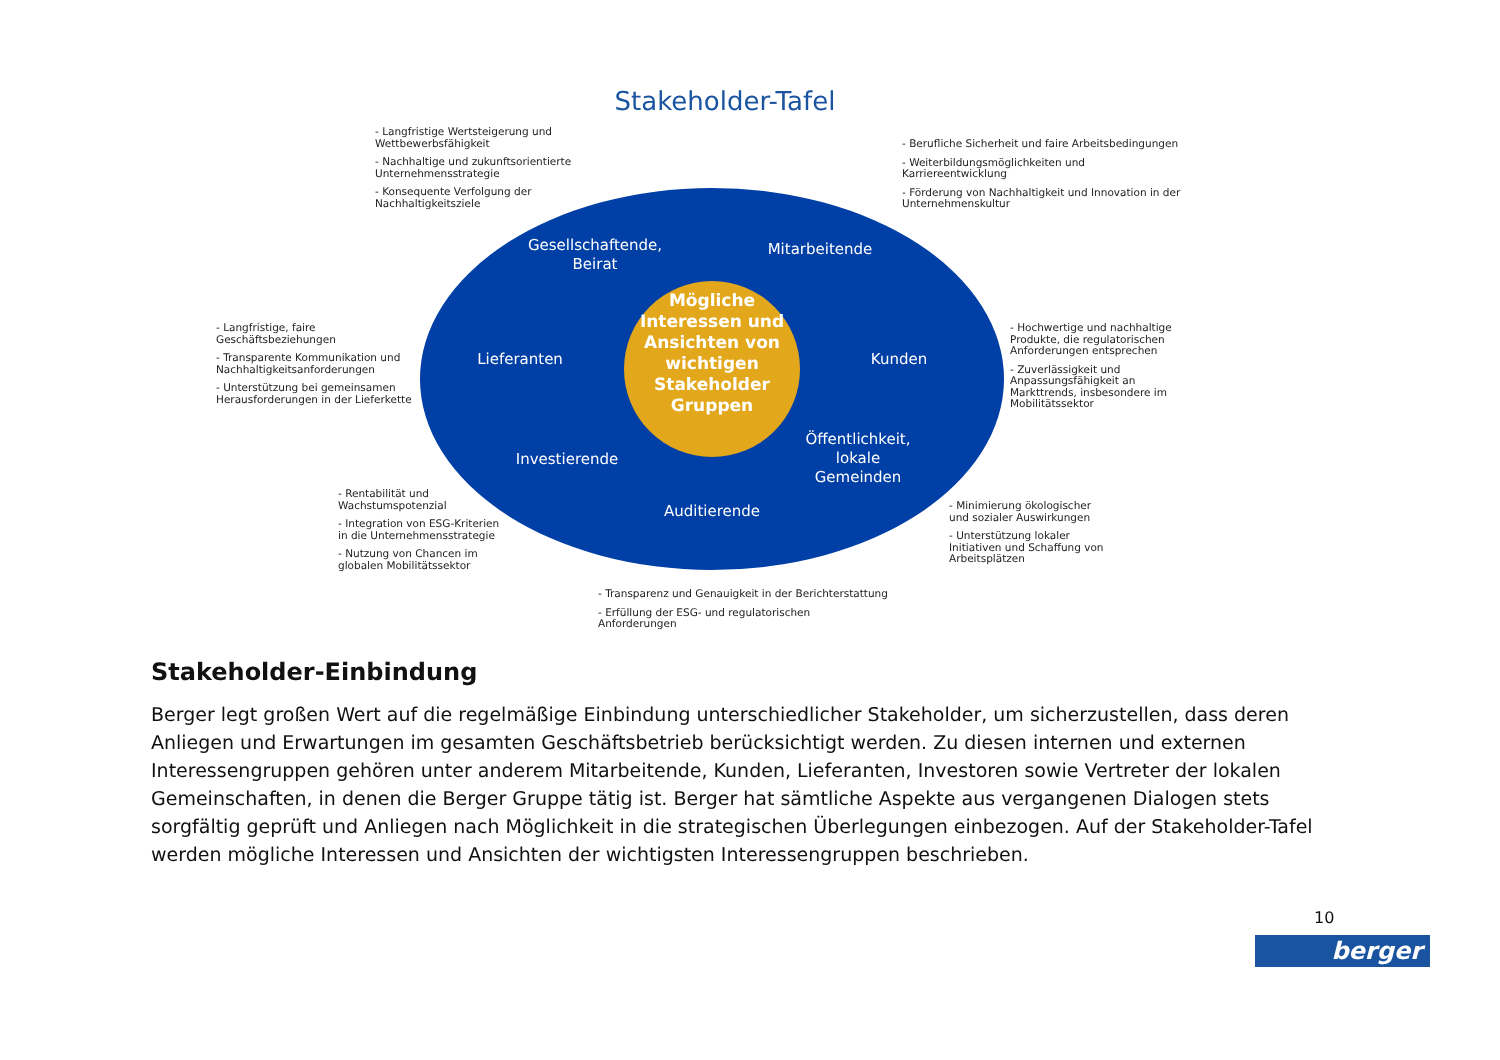Stakeholder-Tafel
- Langfristige Wertsteigerung und
Wettbewerbsfähigkeit
- Nachhaltige und zukunftsorientierte
Unternehmensstrategie
- Konsequente Verfolgung der
Nachhaltigkeitsziele
- Berufliche Sicherheit und faire Arbeitsbedingungen
- Weiterbildungsmöglichkeiten und
Karriereentwicklung
- Förderung von Nachhaltigkeit und Innovation in der
Unternehmenskultur
Gesellschaftende,
Beirat
Mitarbeitende
- Langfristige, faire
Geschäftsbeziehungen
- Transparente Kommunikation und
Nachhaltigkeitsanforderungen
- Unterstützung bei gemeinsamen
Herausforderungen in der Lieferkette
Lieferanten
Mögliche Interessen und Ansichten von wichtigen Stakeholder Gruppen
Kunden
- Hochwertige und nachhaltige Produkte, die regulatorischen Anforderungen entsprechen
- Zuverlässigkeit und Anpassungsfähigkeit an Markttrends, insbesondere im Mobilitätssektor
Investierende
Öffentlichkeit,
lokale
Gemeinden
- Rentabilität und
Wachstumspotenzial
- Integration von ESG-Kriterien
in die Unternehmensstrategie
- Nutzung von Chancen im
globalen Mobilitätssektor
Auditierende
- Minimierung ökologischer
und sozialer Auswirkungen
- Unterstützung lokaler
Initiativen und Schaffung von
Arbeitsplätzen
- Transparenz und Genauigkeit in der Berichterstattung
- Erfüllung der ESG- und regulatorischen
Anforderungen
Stakeholder-Einbindung
Berger legt großen Wert auf die regelmäßige Einbindung unterschiedlicher Stakeholder, um sicherzustellen, dass deren Anliegen und Erwartungen im gesamten Geschäftsbetrieb berücksichtigt werden. Zu diesen internen und externen Interessengruppen gehören unter anderem Mitarbeitende, Kunden, Lieferanten, Investoren sowie Vertreter der lokalen Gemeinschaften, in denen die Berger Gruppe tätig ist. Berger hat sämtliche Aspekte aus vergangenen Dialogen stets sorgfältig geprüft und Anliegen nach Möglichkeit in die strategischen Überlegungen einbezogen. Auf der Stakeholder-Tafel werden mögliche Interessen und Ansichten der wichtigsten Interessengruppen beschrieben.
10
berger